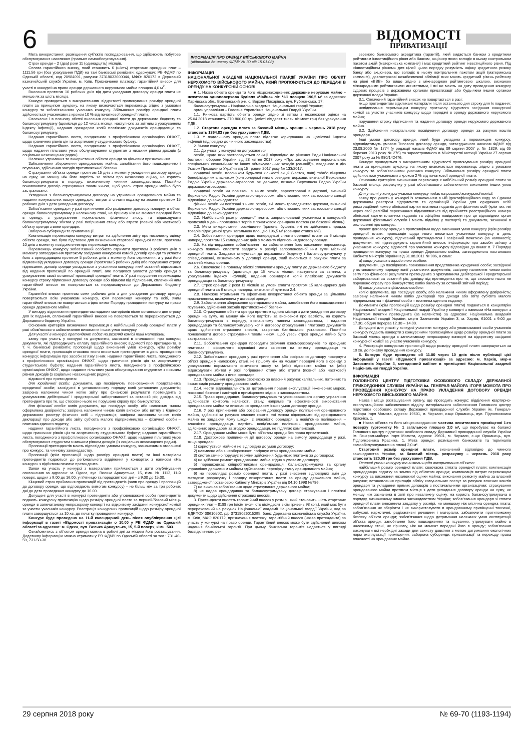6
ВІДОМОСТІ
ПРИВАТИЗАЦІЇ
Мета використання: розміщення суб’єктів господарювання, що здійснюють побутове обслуговування населення (пральня самообслуговування).
Строк оренди – 2 (два) роки 11 (одинадцять) місяців.
Сплата гарантійного внеску, який становить 6 (шість) стартових орендних плат – 1111,56 грн (без урахування ПДВ) на такі банківські реквізити: одержувач: РВ ФДМУ по Одеській області, код 20984091, рахунок 37318033000044, МФО: 820172 в Державній казначейській службі України, м. Київ. Призначення платежу: гарантійний внесок для участі в конкурсі на право оренди державного нерухомого майна площею 4,0 м<sup>2</sup>.
Внесення протягом 10 робочих днів від дати укладання договору оренди плати не менше як за шість місяців.
Конкурс проводиться з використанням відкритості пропонування розміру орендної плати за принципом аукціону, на якому визначається переможець згідно з умовами конкурсу та зобов’язаннями учасника конкурсу. Збільшення розміру орендної плати здійснюється учасниками з кроком 10 % від початкової орендної плати.
Своєчасне і в повному обсязі внесення орендної плати до державного бюджету та балансоутримувачу (щомісяця до 12 числа місяця, наступного за звітним з урахуванням індексу інфляції), надання орендарем копій платіжних документів орендодавцю та балансоутримувачу.
Надання гарантійного листа, погодженого з профспілковою організацією ОНАХТ, щодо граничних рівнів цін та асортименту студентського буфету.
Надання гарантійного листа, погодженого з профспілковою організацією ОНАХТ, щодо надання пільгових умов обслуговування студентам з низьким рівнем доходів (з соціально незахищених родин).
Належне утримання та використання об’єкта оренди за цільовим призначенням.
Забезпечення збереження орендованого майна, запобігання його пошкодженню і псуванню, здійснення заходів протипожежної безпеки.
Страхування об’єкта оренди протягом 15 днів з моменту укладення договору оренди на суму, не меншу ніж його вартість за звітом про незалежну оцінку, на користь балансоутримувача в порядку, визначеному чинним законодавством. Постійно поновлювати договір страхування таким чином, щоб увесь строк оренди майно було застраховано.
Укладення з балансоутримувачем договору на утримання орендованого майна та надання комунальних послуг орендарю, витрат зі сплати податку на землю протягом 15 робочих днів з дати укладення договору.
Зобов’язання орендаря у разі припинення або розірвання договору повернути об’єкт оренди балансоутримувачу у належному стані, не гіршому ніж на момент передачі його в оренду, з урахуванням нормального фізичного зносу, та відшкодувати балансоутримувачу збитки у разі погіршення стану або втрати (повної або часткової) об’єкту оренди з вини орендаря.
Заборона суборенди та приватизації.
Компенсація переможцем конкурсу витрат на здійснення звіту про незалежну оцінку об’єкта оренди, яка була підставою для визначення стартової орендної плати, протягом 10 днів з моменту повідомлення про переможця конкурсу.
Переможець конкурсу зобов’язаний особисто отримати протягом 3 робочих днів з моменту затвердження протоколу засідання конкурсної комісії договір оренди та укласти його з орендодавцем протягом 5 робочих днів з моменту його отримання, а у разі його відмови від укладення договору оренди (протягом 5 робочих днів) або порушення строку підписання, договір оренди укладається з учасником конкурсу, який останній відмовився від надання пропозицій по орендній платі, але погодився укласти договір оренди з урахуванням своєї останньої пропозиції орендної плати. У разі порушення переможцем конкурсу строку підписання договору оренди або відмови від підписання, сплачений ним гарантійний внесок не повертається та перераховується до Державного бюджету України.
Гарантійні внески протягом семи робочих днів з дня укладення договору оренди повертаються всім учасникам конкурсу, крім переможця конкурсу та осіб, яким гарантійний внесок не повертається згідно вимог Порядку проведення конкурсу на право оренди державного майна.
У випадку відкликання претендентом поданих матеріалів після останнього дня строку для їх подання, сплачений гарантійний внесок не повертається та перераховується до Державного бюджету України.
Основним критерієм визначення переможця є найбільший розмір орендної плати у разі обов’язкового забезпечення виконання інших умов конкурсу.
Для участі в конкурсі претендент подає на розгляд комісії такі матеріали:
заяву про участь у конкурсі та документи, зазначені в оголошенні про конкурс; документи, які підтверджують оплату гарантійного внеску; відомості про претендента, в т. ч. банківські реквізити; пропозиції щодо виконання умов конкурсу, крім розміру орендної плати, пропозиція стосовно якого вноситься претендентом в день проведення конкурсу; інформацію про засоби зв’язку з ним; надання гарантійного листа, погодженого з профспілковою організацією ОНАХТ, щодо граничних рівнів цін та асортименту студентського буфету; надання гарантійного листа, погодженого з профспілковою організацією ОНАХТ, щодо надання пільгових умов обслуговування студентам з низьким рівнем доходів (з соціально незахищених родин);
відомості про претендента:
для юридичної особи: документи, що посвідчують повноваження представника юридичної особи; засвідчені в установленому порядку копії установчих документів; завірена належним чином копію звіту про фінансові результати претендента з урахуванням дебіторської і кредиторської заборгованості за останній рік; довідка від претендента про те, що стосовно нього не порушено справу про банкрутство;
для фізичної особи: копія документа, що посвідчує особу, або належним чином оформлена довіреність; завірена належним чином копія виписки або витягу з Єдиного державного реєстру фізичних осіб – підприємців; завірена належним чином копія декларації про доходи або звіту суб’єкта малого підприємництва – фізичної особи – платника єдиного податку;
надання гарантійного листа, погодженого з профспілковою організацією ОНАХТ, щодо граничних рівнів цін та асортименту студентського буфету; надання гарантійного листа, погодженого з профспілковою організацією ОНАХТ, щодо надання пільгових умов обслуговування студентам з низьким рівнем доходів (із соціально незахищених родин).
Пропозиції претендентів мають відповідати умовам конкурсу, зазначеним в оголошені про конкурс, та чинному законодавству.
Пропозиції (крім пропозицій щодо розміру орендної плати) та інші матеріали претендентів подаються до регіонального відділення у конвертах з написом «На конкурс» з відбитком печатки претендента.
Заяви на участь у конкурсі з матеріалами приймаються з дати опублікування оголошення за адресою: м. Одеса, вул. Велика Арнаутська, 15, кімн. № 1113, 11-й поверх, щодня з 9.00 до 16.00, у п’ятницю та передсвяткові дні – з 9.00 до 15.00.
Кінцевий строк приймання пропозицій від претендентів (заяв про оренду і пропозицій до договору оренди, що відповідають вимогам конкурсу) – не більш ніж за три робочих дні до дати проведення конкурсу до 16.00.
Допущені для участі в конкурсі претенденти або уповноважені особи претендентів подають конкурсну пропозицію щодо розміру орендної плати за перший/базовий місяць оренди в запечатаному непрозорому конверті на відкритому засіданні конкурсної комісії за участю учасників конкурсу. Реєстрація конкурсних пропозицій щодо розміру орендної плати завершується за 10 хв. до початку проведення конкурсу.
Конкурс буде проведено на 11-й календарний день після опублікування цієї інформації в газеті «Відомості приватизації» о 10.00 у РВ ФДМУ по Одеській області за адресою: м. Одеса, вул. Велика Арнаутська, 15, 5-й поверх, кімн. 503.
Ознайомитись з об’єктом оренди можна в робочі дні за місцем його розташування. Додаткову інформацію можна отримати у РВ ФДМУ по Одеській області за тел.: 731-40-59, 731-50-38.
ІНФОРМАЦІЯ ПРО ОРЕНДУ ВІЙСЬКОВОГО МАЙНА
(відповідно до наказу ФДМУ № 30 від 15.01.08)
ІНФОРМАЦІЯ
НАЦІОНАЛЬНОЇ АКАДЕМІЇ НАЦІОНАЛЬНОЇ ГВАРДІЇ УКРАЇНИ ПРО ОБ’ЄКТ НЕРУХОМОГО ВІЙСЬКОВОГО МАЙНА, ЯКИЙ ПРОПОНУЄТЬСЯ ДО ПЕРЕДАЧІ В ОРЕНДУ НА КОНКУРСНІЙ ОСНОВІ
■ 1. Назва об’єкта оренди та його місцезнаходження: державне нерухоме майно – нежитлова одноповерхова будівля «Чайна» літ. Ч-1 площею 196,5 м² за адресою: Харківська обл., Вовчанський р-н, с. Верхня Писарівка, вул. Рубіжанська, 17;
балансоутримувач – Національна академія Національної гвардії України;
орган управління – Головне Управління Національної Гвардії України.
1.1. Ринкова вартість об’єкта оренди згідно зі звітом з незалежної оцінки на 25.04.2018 становить 270 800,00 грн (двісті сімдесят тисяч вісімсот грн) без урахування ПДВ.
1.2. Стартова орендна плата за базовий місяць оренди – червень 2018 року становить 1364,83 грн без урахування ПДВ.
1.3. У подальшому орендна плата підлягає коригуванню на щомісячні індекси інфляції (відповідно до чинного законодавства).
2. Умови конкурсу:
2.1. До участі у конкурсі не допускаються:
особи, щодо яких застосовуються санкції відповідно до рішення Ради Національної безпеки і оборони України від 28 квітня 2017 року «Про застосування персональних спеціальних економічних та інших обмежувальних заходів (санкцій)», введеного в дію Указом Президента України від 15 травня 2017 року № 133/2017;
юридичні особи, власником будь-якої кількості акцій (часток, паїв) та/або кінцевим бенефіціарним власником (контролером) яких є резидент держави, визнаної Верховною Радою України державою-агресором, чи держава, визнана Верховною Радою України державою-агресором;
юридичні особи чи пов’язані з ними особи, зареєстровані в державі, визнаній Верховною Радою України державою-агресором, або стосовно яких застосовано санкції відповідно до законодавства;
фізичні особи чи пов’язані з ними особи, які мають громадянство держави, визнаної Верховною Радою України державою-агресором, або стосовно яких застосовано санкції відповідно до законодавства.
2.2. Найбільший розмір орендної плати, запропонований учасником в конкурсній пропозиції у день проведення торгів є початковою орендною платою (за базовий місяць).
2.3. Мета використання: розміщення їдалень, буфетів, які не здійснюють продаж товарів підакцизної групи загальною площею 196,5 м² (орендна ставка 6%).
2.4. Зобов’язання орендаря щодо попередньої сплати орендної плати за 6 місяців наперед протягом 15 календарних днів з моменту підписання договору оренди.
2.5. На підтвердження зобов’язання і на забезпечення його виконання переможець конкурсу повинен сплатити завдаток у розмірі запропонованої ним суми місячної орендної плати. Завдаток стягується до державного бюджету і балансоутримувачу у співвідношенні, визначеному у договорі оренди, який вноситься в рахунок плати за останній місяць оренди.
2.6. Своєчасно і в повному обсязі сплачувати орендну плату до державного бюджету та балансоутримувачу (щомісяця до 15 числа місяця, наступного за звітним, з урахуванням індексу інфляції), надання орендарем копій платіжних документів орендодавцю та балансоутримувачу.
2.7. Строк оренди: 2 роки 11 місяців за умови сплати протягом 15 календарних днів орендної плати за 6 місяців наперед, визначеної пунктом 2.4.
2.8. Належне утримання та ефективне використання об’єкта оренди за цільовим призначенням, визначеним у договорі оренди.
2.9. Забезпечення збереження орендованого майна, запобігання його пошкодженню і псуванню, здійснення заходів протипожежної безпеки.
2.10. Страхування об’єкта оренди протягом одного місяця з дати укладення договору оренди на суму, не меншу ніж його вартість за висновком про вартість, на користь балансоутримувача в порядку, визначеному чинним законодавством, і надання орендодавцю та балансоутримувачу копій договору страхування і платіжних документів щодо здійснення страхових внесків, завірених банківською установою. Постійно поновлювати договір страхування таким чином, щоб увесь строк оренди майно було застраховано.
2.11. Зобов’язання орендаря проводити звіряння взаєморозрахунків по орендних платежах і оформляти відповідні акти звіряння на вимогу орендодавця та балансоутримувача.
2.12. Зобов’язання орендаря у разі припинення або розірвання договору повернути об’єкт оренди у належному стані, не гіршому ніж на момент передачі його в оренду, з урахуванням нормального фізичного зносу та (або) відновити майно та (або) відшкодувати збитки у разі погіршення стану або втрати (повної або часткової) орендованого майна з вини орендаря.
2.13. Проведення орендарем своєчасно за власний рахунок капітальних, поточних та інших видів ремонту орендованого майна.
2.14. Нести відповідальність за дотримання правил експлуатації інженерних мереж, пожежної безпеки і санітарії в приміщеннях згідно із законодавством.
2.15. Право орендодавця, балансоутримувача та уповноваженого органу управління здійснювати контроль наявності, стану, напрямів та ефективності використання орендованого майна та виконання орендарем інших умов договору оренди.
2.16. У разі припинення або розірвання договору оренди поліпшення орендованого майна, здійснені за рахунок власних коштів, які можна відокремити від орендованого майна не завдаючи йому шкоди, є власністю орендаря, а невід’ємне поліпшення – власністю орендодавця. вартість невід’ємних поліпшень орендованого майна, здійснених орендарем за згодою орендодавця, не підлягає компенсації.
2.17. Орендоване майно може бути об’єктом оренди без права приватизації.
2.18. Дострокове припинення дії договору оренди на вимогу орендодавця у разі, якщо орендар:
1) користується майном не відповідно до умов договору;
2) навмисно або з необережності погіршує стан орендованого майна;
3) систематично порушує терміни здійснення будь-яких платежів за договором;
4) не здійснює ремонт орендованого майна згідно з умовами договору;
5) перешкоджає співробітниками орендодавця, балансоутримувача та органу управління державним майном здійснювати перевірку стану орендованого майна;
6) не переглядає розмір орендної плати, у разі внесення відповідних змін до методики розрахунку і порядку використання плати за оренду державного майна, затвердженої постановою Кабінету Міністрів України від 04.10.1998 №786;
7) не виконав зобов’язання щодо страхування державного майна;
8) не надав орендодавцю та балансоутримувачу договір страхування і платіжні документи щодо здійснення страхових внесків.
3. Претенденти вносять гарантійний внесок у розмірі, який становить шість стартових орендних плат – 8188 грн (вісім тисяч сто вісімдесят вісім гривень 98 коп.), який має бути перерахований на рахунок Національної академії Національної гвардії України, код за ЄДРПОУ 08610502, р/р 37318026015295, банк: Державна казначейська служба України, м. Київ, МФО 820172, призначення платежу: гарантійний внесок (назва претендента) за участь у конкурсі на право оренди. Гарантійний внесок може бути здійснений шляхом надання банківської гарантії. При цьому банківська гарантія надається у вигляді безвідкличного ре-
зервного банківського акредитива (гарантії), який видається банком з кредитним рейтингом інвестиційного рівня або банком, акціонер якого володіє в ньому контрольним пакетом акцій (материнська компанія) і має кредитний рейтинг інвестиційного рівня. Під «Інвестиційним рівнем» для цілей цього порядку розуміють оцінку кредитного ризику банку або акціонера, що володіє в ньому контрольним пакетом акцій (материнська компанія), довгострокові незабезпечені облігації яких мають кредитний рівень рейтингу на рівні «ВВВ» бо вище згідно з міжнародною рейтинговою шкалою, визнаною міжнародними рейтинговими агентствами, і які не мають на дату проведення конкурсу судових процесів з державним органом приватизації або будь-яким іншим органом державної влади України.
3.1. Сплачений гарантійний внесок не повертається в разі:
якщо претендентом відкликані матеріали після останнього дня строку для їх подання;
непідписання переможцем конкурсу протоколу відкритого засідання конкурсної комісії за участю учасників конкурсу щодо передачі в оренду державного нерухомого майна;
порушення строку підписання та надання договору оренди нерухомого державного майна.
3.2. Здійснення нотаріального посвідчення договору оренди за рахунок коштів орендаря.
Інші умови договору оренди, який буде укладено з переможцем конкурсу, відповідатимуть умовам Типового договору оренди, затвердженого наказом ФДМУ від 23.08.2000 № 1774 (у редакції наказів ФДМУ від 09 серпня 2007 р. № 1329, від 05 березня 2013 року № 276) та зареєстрованого в Міністерстві юстиції України 27 серпня 2007 року за № 980/142476.
Конкурс проводиться з використанням відкритості пропонування розміру орендної плати за принципом аукціону, на якому визначається переможець згідно з умовами конкурсу та зобов’язаннями учасника конкурсу. Збільшення розміру орендної плати здійснюється учасниками з кроком 2 % від початкової орендної плати.
Основним критерієм визначення переможця є найбільший розмір орендної плати за базовий місяць розрахунку у разі обов’язкового забезпечення виконання інших умов конкурсу.
Для участі у конкурсі учасник конкурсу подає на розгляд конкурсної комісії:
заяву про участь у конкурсі із зазначенням в ній ідентифікаційного коду за Єдиним державним реєстром підприємств та організацій України для юридичних осіб/реєстраційний номер облікової картки платника податків для фізичних осіб (крім тих, які через свої релігійні переконання відмовляються від прийняття реєстраційного номера облікової картки платника податків та офіційно повідомили про це відповідних орган державної фіскальної служби і мають відмітку у паспорті) та документи, зазначені в оголошенні про конкурс;
проект договору оренди з пропозиціями щодо виконання умов конкурсу (крім розміру орендної плати, пропозиція щодо якого вноситься учасником конкурсу в день проведення конкурсу), підписаний претендентом і завірений печаткою (за наявності); документи, які підтверджують гарантійний внесок; інформацію про засоби зв’язку з учасником конкурсу; відомості про учасника конкурсу відповідно до вимог п. 7 Порядку проведення конкурсу на право оренди Державного майна, затвердженого постановою Кабінету міністрів України від 31.08.2011 № 906, а саме:
а) якщо учасник є юридичною особою:
документи, що посвідчують повноваження представника юридичної особи; засвідчені у встановленому порядку копії установчих документів; завірену належним чином копію звіту про фінансові результати претендента з урахуванням дебіторської і кредиторської заборгованості за останній рік; довідку від претендента про те, що стосовно нього не порушено справу про банкрутство; копію балансу за останній звітний період;
б) якщо учасник є фізичною особою:
копію документа, що посвідчує особу, або належним чином оформлену довіреність; завірену належним чином копію декларації про доходи або звіту суб’єкта малого підприємництва – фізичної особи – платника єдиного податку.
Документи (крім пропозицій щодо розміру орендної плати) подаються в канцелярію Національної академії Національної гвардії України у конверті з написом «На конкурс» з відбитком печатки претендента (за наявністю) за адресою: Національна академія Національної гвардії України, мкр-н Захисників України 3, м. Харків, 61001 з 9.00 до 17.30, обідня перерва 12.30 – 14.00.
Допущені для участі у конкурсі учасники конкурсу або уповноважені особи учасників конкурсу подають конверти з конкурсними пропозиціями щодо розміру орендної плати за базовий місяць оренди в запечатаному непрозорому конверті на відкритому засіданні конкурсної комісії за участю учасників конкурсу.
4. Реєстрація конкурсних пропозицій щодо розміру орендної плати завершується за 10 хв. до початку проведення конкурсу.
5. Конкурс буде проведено об 11.00 через 10 днів після публікації цієї інформації у газеті «Відомості приватизації» за адресою: м. Харків, мкр-н Захисників України 3, методичний кабінет в приміщенні Національної академії Національної гвардії України.
ІНФОРМАЦІЯ
ГОЛОВНОГО ЦЕНТРУ ПІДГОТОВКИ ОСОБОВОГО СКЛАДУ ДЕРЖАВНОЇ ПРИКОРДОННОЇ СЛУЖБИ УКРАЇНИ ім. ГЕНЕРАЛ-МАЙОРА ІГОРЯ МОМОТА ПРО ПРОВЕДЕННЯ КОНКУРСУ НА ПРАВО УКЛАДЕННЯ ДОГОВОРУ ОРЕНДИ НЕРУХОМОГО ВІЙСЬКОВОГО МАЙНА
Назва і місце розташування органу, що проводить конкурс: відділення квартирно-експлуатаційного забезпечення відділу матеріального забезпечення Головного центру підготовки особового складу Державної прикордонної служби України ім. Генерал-майора Ігоря Момота, адреса: 19601, м. Черкаси, с-ще Оршанець, вул. Підполковника Красніка, 1.
■ Назва об’єкта та його місцезнаходження: частина нежитлового приміщенні 1-го поверху гуртожитку № 1 загальною площею 2,0 м², що перебуває на балансі Головного центру підготовки особового складу Державної прикордонної служби України ім. Генерал-майора Ігоря Момота, адреса: 19601, м. Черкаси, с-ще Оршанець, вул. Підполковника Красніка, 1. Мета оренди: розміщення банкоматів та терміналів самообслуговування на площі 2,0 м².
Стартовий розмір орендної плати, визначений відповідно до чинного законодавства України, за базовий місяць розрахунку – червень 2018 року становить 320,00 грн без урахування ПДВ.
Основні умови конкурсу та вимоги щодо використання об’єкта:
найбільший розмір орендної плати; своєчасна сплата орендної плати; компенсація орендодавцю податку за землю під об’єктом оренди; компенсація витрат переможцем конкурсу за виконання незалежної оцінки майна; виконання ремонту майна за власний рахунок; встановлення приладів обліку комунальних послуг за рахунок власних коштів орендаря та укладення прямих договорів з постачальними організаціями; страхування орендованого майна протягом місяця з дати укладення договору оренди на суму, не меншу ніж зазначена в звіті про незалежну оцінку, на користь балансоутримувача в порядку, визначеному чинним законодавством України; зобов’язання орендаря зі сплати орендної плати внесенням завдатку у розмірі, не меншому ніж місячна орендна плата; зобов’язання не зберігати і не використовувати в орендованому приміщенні токсичні, вибухові, наркотичні, радіоактивні речовини і матеріали, забезпечити протипожежну безпеку об’єкта оренди; зобов’язання щодо дотримання належних умов експлуатації об’єкта оренди, запобігання його пошкодженню та псуванню, утримувати майно в належному стані, не гіршому, ніж на момент передачі його в оренду; зобов’язання виконувати всі необхідні заходи для захисту довкілля з метою дотримання екологічних норм експлуатації приміщення; заборона суборенди, приватизації та переходу права власності на орендоване майно.
29 серпня 2018 року № 69-70 (1193-1194)